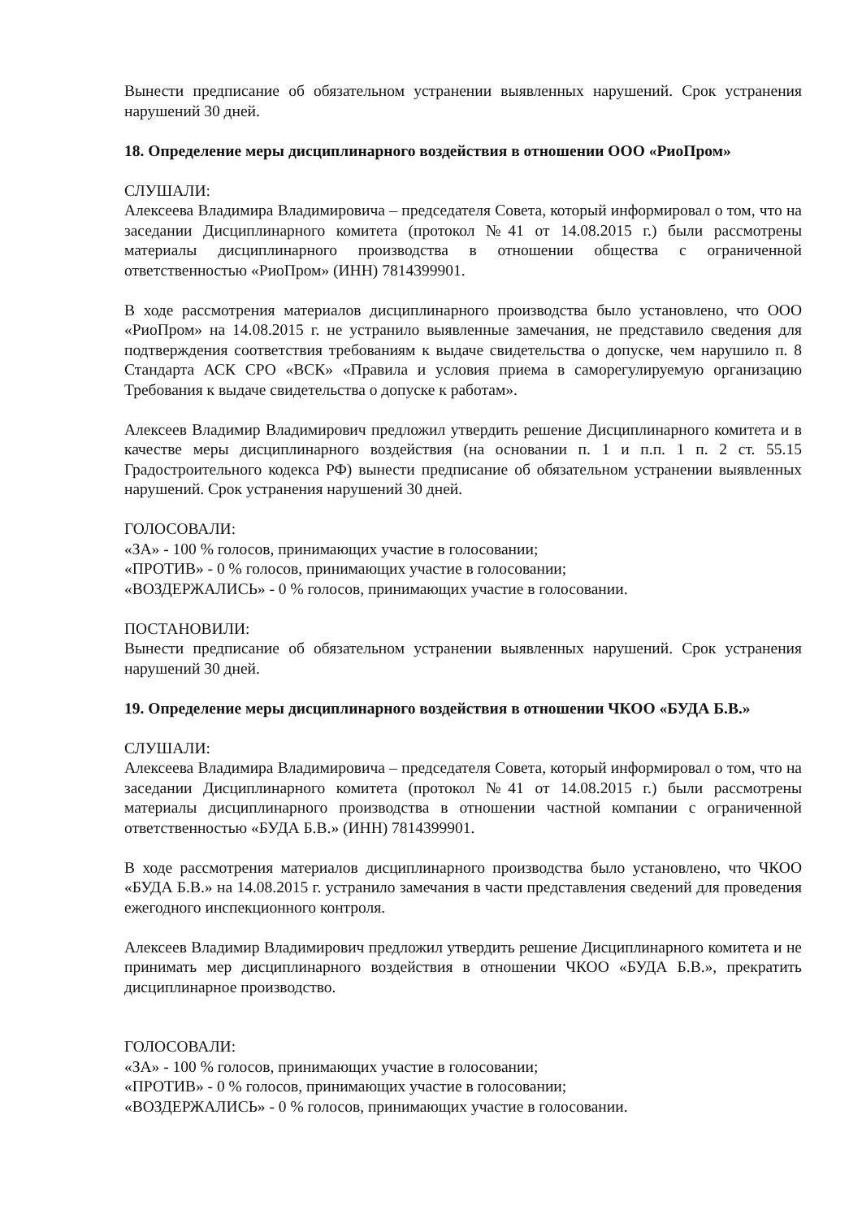Вынести предписание об обязательном устранении выявленных нарушений. Срок устранения нарушений 30 дней.
18. Определение меры дисциплинарного воздействия в отношении ООО «РиоПром»
СЛУШАЛИ:
Алексеева Владимира Владимировича – председателя Совета, который информировал о том, что на заседании Дисциплинарного комитета (протокол №41 от 14.08.2015 г.) были рассмотрены материалы дисциплинарного производства в отношении общества с ограниченной ответственностью «РиоПром» (ИНН) 7814399901.
В ходе рассмотрения материалов дисциплинарного производства было установлено, что ООО «РиоПром» на 14.08.2015 г. не устранило выявленные замечания, не представило сведения для подтверждения соответствия требованиям к выдаче свидетельства о допуске, чем нарушило п. 8 Стандарта АСК СРО «ВСК» «Правила и условия приема в саморегулируемую организацию Требования к выдаче свидетельства о допуске к работам».
Алексеев Владимир Владимирович предложил утвердить решение Дисциплинарного комитета и в качестве меры дисциплинарного воздействия (на основании п. 1 и п.п. 1 п. 2 ст. 55.15 Градостроительного кодекса РФ) вынести предписание об обязательном устранении выявленных нарушений. Срок устранения нарушений 30 дней.
ГОЛОСОВАЛИ:
«ЗА» - 100 % голосов, принимающих участие в голосовании;
«ПРОТИВ» - 0 % голосов, принимающих участие в голосовании;
«ВОЗДЕРЖАЛИСЬ» - 0 % голосов, принимающих участие в голосовании.
ПОСТАНОВИЛИ:
Вынести предписание об обязательном устранении выявленных нарушений. Срок устранения нарушений 30 дней.
19. Определение меры дисциплинарного воздействия в отношении ЧКОО «БУДА Б.В.»
СЛУШАЛИ:
Алексеева Владимира Владимировича – председателя Совета, который информировал о том, что на заседании Дисциплинарного комитета (протокол №41 от 14.08.2015 г.) были рассмотрены материалы дисциплинарного производства в отношении частной компании с ограниченной ответственностью «БУДА Б.В.» (ИНН) 7814399901.
В ходе рассмотрения материалов дисциплинарного производства было установлено, что ЧКОО «БУДА Б.В.» на 14.08.2015 г. устранило замечания в части представления сведений для проведения ежегодного инспекционного контроля.
Алексеев Владимир Владимирович предложил утвердить решение Дисциплинарного комитета и не принимать мер дисциплинарного воздействия в отношении ЧКОО «БУДА Б.В.», прекратить дисциплинарное производство.
ГОЛОСОВАЛИ:
«ЗА» - 100 % голосов, принимающих участие в голосовании;
«ПРОТИВ» - 0 % голосов, принимающих участие в голосовании;
«ВОЗДЕРЖАЛИСЬ» - 0 % голосов, принимающих участие в голосовании.